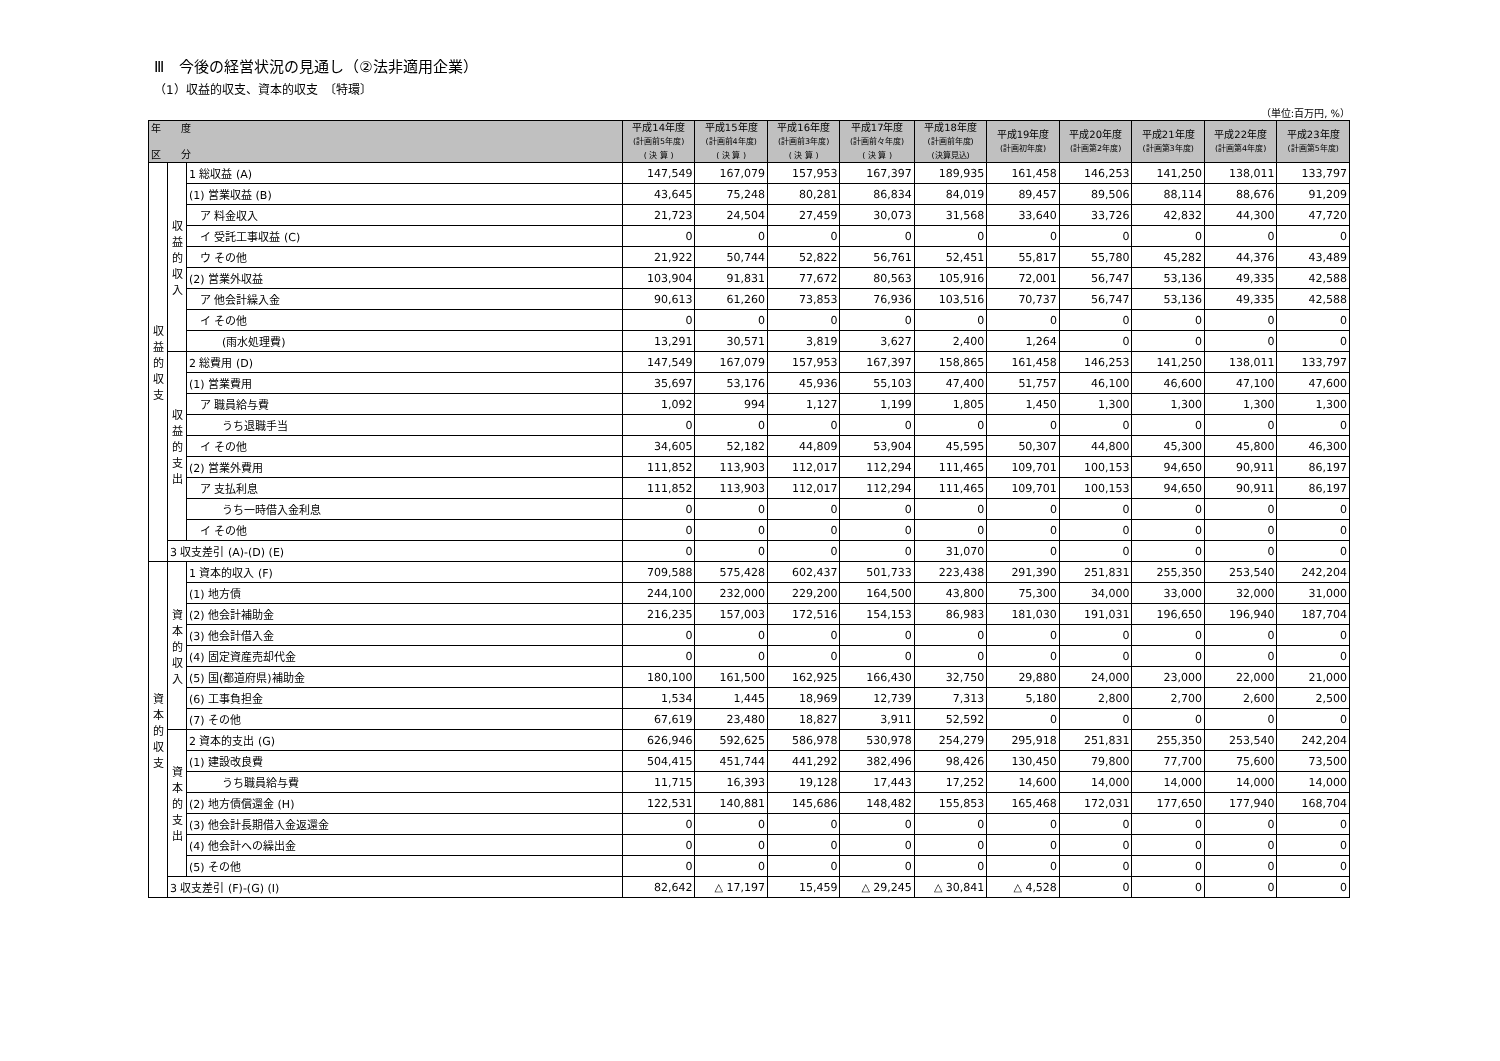Ⅲ　今後の経営状況の見通し（②法非適用企業）
（1）収益的収支、資本的収支　〔特環〕
（単位:百万円, %）
| 年 度 区 分 | | | 平成14年度 (計画前5年度) ( 決 算 ) | 平成15年度 (計画前4年度) ( 決 算 ) | 平成16年度 (計画前3年度) ( 決 算 ) | 平成17年度 (計画前々年度) ( 決 算 ) | 平成18年度 (計画前年度) (決算見込) | 平成19年度 (計画初年度) | 平成20年度 (計画第2年度) | 平成21年度 (計画第3年度) | 平成22年度 (計画第4年度) | 平成23年度 (計画第5年度) |
| --- | --- | --- | --- | --- | --- | --- | --- | --- | --- | --- | --- | --- |
| 収益的収支 | 収益的収入 | 1 総収益 (A) | 147,549 | 167,079 | 157,953 | 167,397 | 189,935 | 161,458 | 146,253 | 141,250 | 138,011 | 133,797 |
| | | (1) 営業収益 (B) | 43,645 | 75,248 | 80,281 | 86,834 | 84,019 | 89,457 | 89,506 | 88,114 | 88,676 | 91,209 |
| | | ア 料金収入 | 21,723 | 24,504 | 27,459 | 30,073 | 31,568 | 33,640 | 33,726 | 42,832 | 44,300 | 47,720 |
| | | イ 受託工事収益 (C) | 0 | 0 | 0 | 0 | 0 | 0 | 0 | 0 | 0 | 0 |
| | | ウ その他 | 21,922 | 50,744 | 52,822 | 56,761 | 52,451 | 55,817 | 55,780 | 45,282 | 44,376 | 43,489 |
| | | (2) 営業外収益 | 103,904 | 91,831 | 77,672 | 80,563 | 105,916 | 72,001 | 56,747 | 53,136 | 49,335 | 42,588 |
| | | ア 他会計繰入金 | 90,613 | 61,260 | 73,853 | 76,936 | 103,516 | 70,737 | 56,747 | 53,136 | 49,335 | 42,588 |
| | | イ その他 | 0 | 0 | 0 | 0 | 0 | 0 | 0 | 0 | 0 | 0 |
| | | (雨水処理費) | 13,291 | 30,571 | 3,819 | 3,627 | 2,400 | 1,264 | 0 | 0 | 0 | 0 |
| | 収益的支出 | 2 総費用 (D) | 147,549 | 167,079 | 157,953 | 167,397 | 158,865 | 161,458 | 146,253 | 141,250 | 138,011 | 133,797 |
| | | (1) 営業費用 | 35,697 | 53,176 | 45,936 | 55,103 | 47,400 | 51,757 | 46,100 | 46,600 | 47,100 | 47,600 |
| | | ア 職員給与費 | 1,092 | 994 | 1,127 | 1,199 | 1,805 | 1,450 | 1,300 | 1,300 | 1,300 | 1,300 |
| | | うち退職手当 | 0 | 0 | 0 | 0 | 0 | 0 | 0 | 0 | 0 | 0 |
| | | イ その他 | 34,605 | 52,182 | 44,809 | 53,904 | 45,595 | 50,307 | 44,800 | 45,300 | 45,800 | 46,300 |
| | | (2) 営業外費用 | 111,852 | 113,903 | 112,017 | 112,294 | 111,465 | 109,701 | 100,153 | 94,650 | 90,911 | 86,197 |
| | | ア 支払利息 | 111,852 | 113,903 | 112,017 | 112,294 | 111,465 | 109,701 | 100,153 | 94,650 | 90,911 | 86,197 |
| | | うち一時借入金利息 | 0 | 0 | 0 | 0 | 0 | 0 | 0 | 0 | 0 | 0 |
| | | イ その他 | 0 | 0 | 0 | 0 | 0 | 0 | 0 | 0 | 0 | 0 |
| | 3 収支差引 (A)-(D) (E) | | 0 | 0 | 0 | 0 | 31,070 | 0 | 0 | 0 | 0 | 0 |
| 資本的収支 | 資本的収入 | 1 資本的収入 (F) | 709,588 | 575,428 | 602,437 | 501,733 | 223,438 | 291,390 | 251,831 | 255,350 | 253,540 | 242,204 |
| | | (1) 地方債 | 244,100 | 232,000 | 229,200 | 164,500 | 43,800 | 75,300 | 34,000 | 33,000 | 32,000 | 31,000 |
| | | (2) 他会計補助金 | 216,235 | 157,003 | 172,516 | 154,153 | 86,983 | 181,030 | 191,031 | 196,650 | 196,940 | 187,704 |
| | | (3) 他会計借入金 | 0 | 0 | 0 | 0 | 0 | 0 | 0 | 0 | 0 | 0 |
| | | (4) 固定資産売却代金 | 0 | 0 | 0 | 0 | 0 | 0 | 0 | 0 | 0 | 0 |
| | | (5) 国(都道府県)補助金 | 180,100 | 161,500 | 162,925 | 166,430 | 32,750 | 29,880 | 24,000 | 23,000 | 22,000 | 21,000 |
| | | (6) 工事負担金 | 1,534 | 1,445 | 18,969 | 12,739 | 7,313 | 5,180 | 2,800 | 2,700 | 2,600 | 2,500 |
| | | (7) その他 | 67,619 | 23,480 | 18,827 | 3,911 | 52,592 | 0 | 0 | 0 | 0 | 0 |
| | 資本的支出 | 2 資本的支出 (G) | 626,946 | 592,625 | 586,978 | 530,978 | 254,279 | 295,918 | 251,831 | 255,350 | 253,540 | 242,204 |
| | | (1) 建設改良費 | 504,415 | 451,744 | 441,292 | 382,496 | 98,426 | 130,450 | 79,800 | 77,700 | 75,600 | 73,500 |
| | | うち職員給与費 | 11,715 | 16,393 | 19,128 | 17,443 | 17,252 | 14,600 | 14,000 | 14,000 | 14,000 | 14,000 |
| | | (2) 地方債償還金 (H) | 122,531 | 140,881 | 145,686 | 148,482 | 155,853 | 165,468 | 172,031 | 177,650 | 177,940 | 168,704 |
| | | (3) 他会計長期借入金返還金 | 0 | 0 | 0 | 0 | 0 | 0 | 0 | 0 | 0 | 0 |
| | | (4) 他会計への繰出金 | 0 | 0 | 0 | 0 | 0 | 0 | 0 | 0 | 0 | 0 |
| | | (5) その他 | 0 | 0 | 0 | 0 | 0 | 0 | 0 | 0 | 0 | 0 |
| | 3 収支差引 (F)-(G) (I) | | 82,642 | △ 17,197 | 15,459 | △ 29,245 | △ 30,841 | △ 4,528 | 0 | 0 | 0 | 0 |